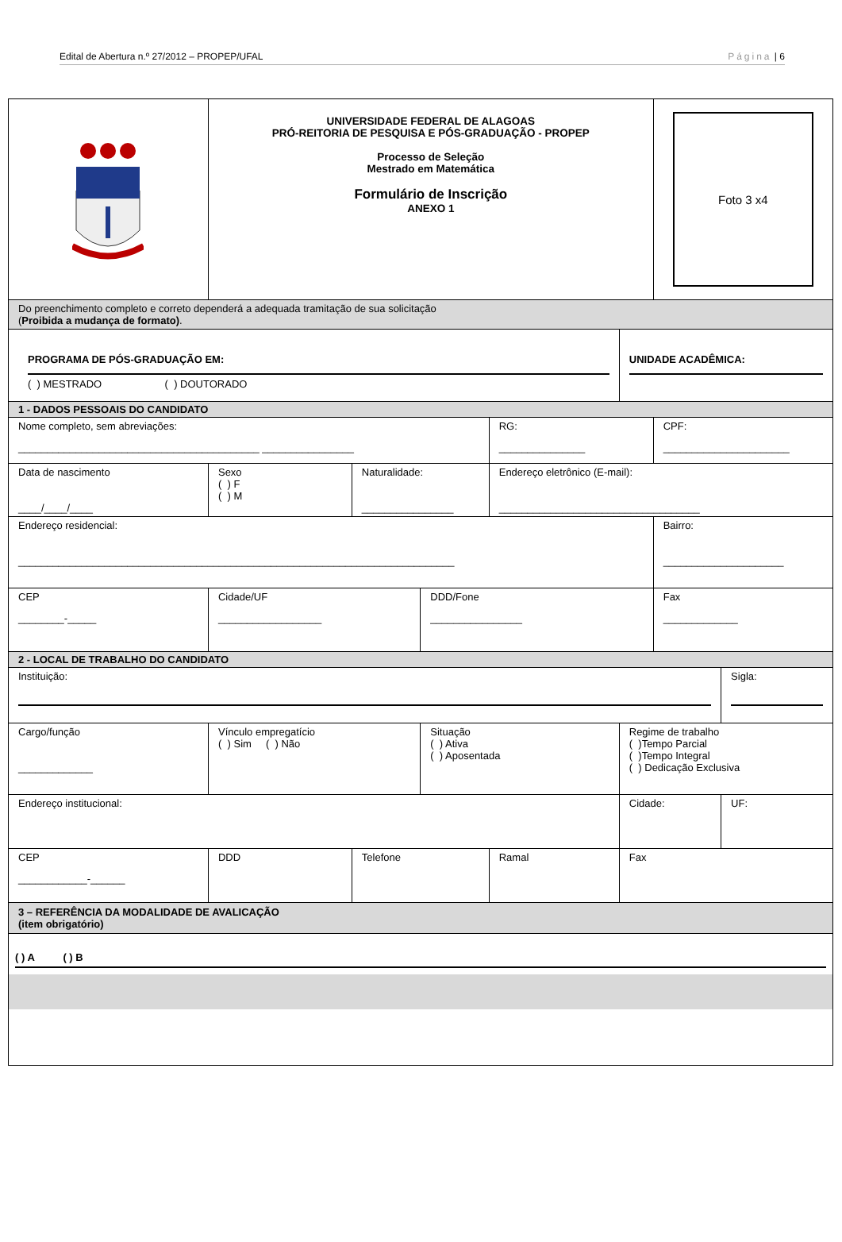Edital de Abertura n.º 27/2012 – PROPEP/UFAL Página | 6
| | UNIVERSIDADE FEDERAL DE ALAGOAS PRÓ-REITORIA DE PESQUISA E PÓS-GRADUAÇÃO - PROPEP Processo de Seleção Mestrado em Matemática Formulário de Inscrição ANEXO 1 | | | | | | Foto 3 x4 | |
| Do preenchimento completo e correto dependerá a adequada tramitação de sua solicitação ( Proibida a mudança de formato) . | | | | | | | | |
| PROGRAMA DE PÓS-GRADUAÇÃO EM: ( ) MESTRADO ( ) DOUTORADO | | | | | | UNIDADE ACADÊMICA: | | |
| 1 - DADOS PESSOAIS DO CANDIDATO | | | | | | | | |
| Nome completo, sem abreviações: __________________________________________ ________________ | | | | | RG: _______________ | | CPF: ______________________ | |
| Data de nascimento ____/____/____ | | Sexo ( ) F ( ) M | Naturalidade: ________________ | | Endereço eletrônico (E-mail): ___________________________________ | | | |
| Endereço residencial: ____________________________________________________________________________ | | | | | | | Bairro: _____________________ | |
| CEP ________-_____ | Cidade/UF __________________ | | | DDD/Fone ________________ | | | Fax _____________ | |
| 2 - LOCAL DE TRABALHO DO CANDIDATO | | | | | | | | |
| Instituição: | | | | | | | | Sigla: |
| Cargo/função _____________ | | Vínculo empregatício ( ) Sim ( ) Não | | Situação ( ) Ativa ( ) Aposentada | | Regime de trabalho ( )Tempo Parcial ( )Tempo Integral ( ) Dedicação Exclusiva | | |
| Endereço institucional: | | | | | | Cidade: | | UF: |
| CEP ____________-______ | | DDD | Telefone | | Ramal | Fax | | |
| 3 – REFERÊNCIA DA MODALIDADE DE AVALICAÇÃO (item obrigatório) | | | | | | | | |
| ( ) A ( ) B | | | | | | | | |